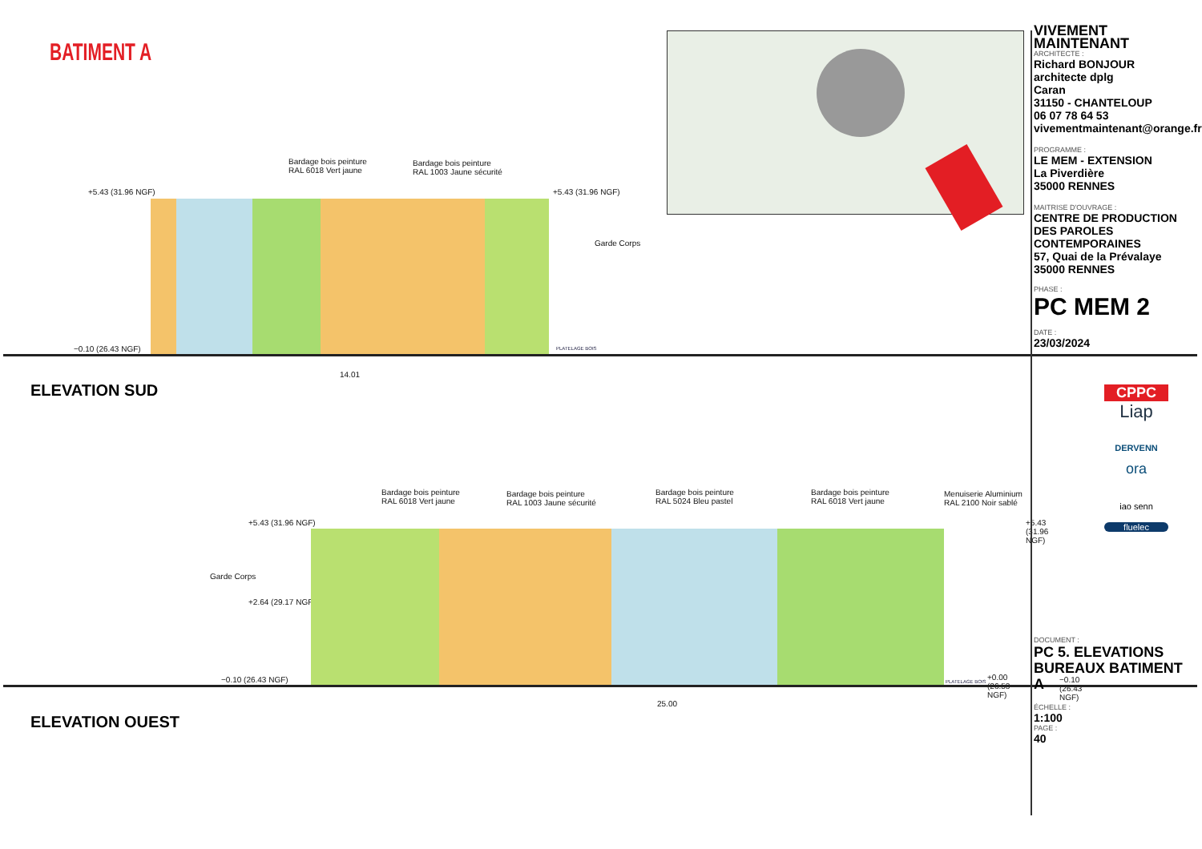BATIMENT A
Bardage bois peinture
RAL 6018 Vert jaune
Bardage bois peinture
RAL 1003 Jaune sécurité
+5.43 (31.96 NGF) +5.43 (31.96 NGF)
Garde Corps
−0.10 (26.43 NGF) PLATELAGE BOIS
14.01
ELEVATION SUD
Bardage bois peinture
RAL 6018 Vert jaune
Bardage bois peinture
RAL 1003 Jaune sécurité
Bardage bois peinture
RAL 5024 Bleu pastel
Bardage bois peinture
RAL 6018 Vert jaune
Menuiserie Aluminium
RAL 2100 Noir sablé
+5.43 (31.96 NGF) +5.43 (31.96 NGF)
Garde Corps
+2.64 (29.17 NGF)
−0.10 (26.43 NGF) PLATELAGE BOIS +0.00 (26.53 NGF) −0.10 (26.43 NGF)
25.00
ELEVATION OUEST
VIVEMENT MAINTENANT
ARCHITECTE :
Richard BONJOUR
architecte dplg
Caran
31150 - CHANTELOUP
06 07 78 64 53
vivementmaintenant@orange.fr
PROGRAMME :
LE MEM - EXTENSION
La Piverdière
35000 RENNES
MAITRISE D'OUVRAGE :
CENTRE DE PRODUCTION DES PAROLES CONTEMPORAINES
57, Quai de la Prévalaye
35000 RENNES
PHASE :
PC MEM 2
DATE :
23/03/2024
CPPC
Liap
DERVENN
ora
iao senn
fluelec
DOCUMENT :
PC 5. ELEVATIONS BUREAUX BATIMENT A
ÉCHELLE :
1:100
PAGE :
40